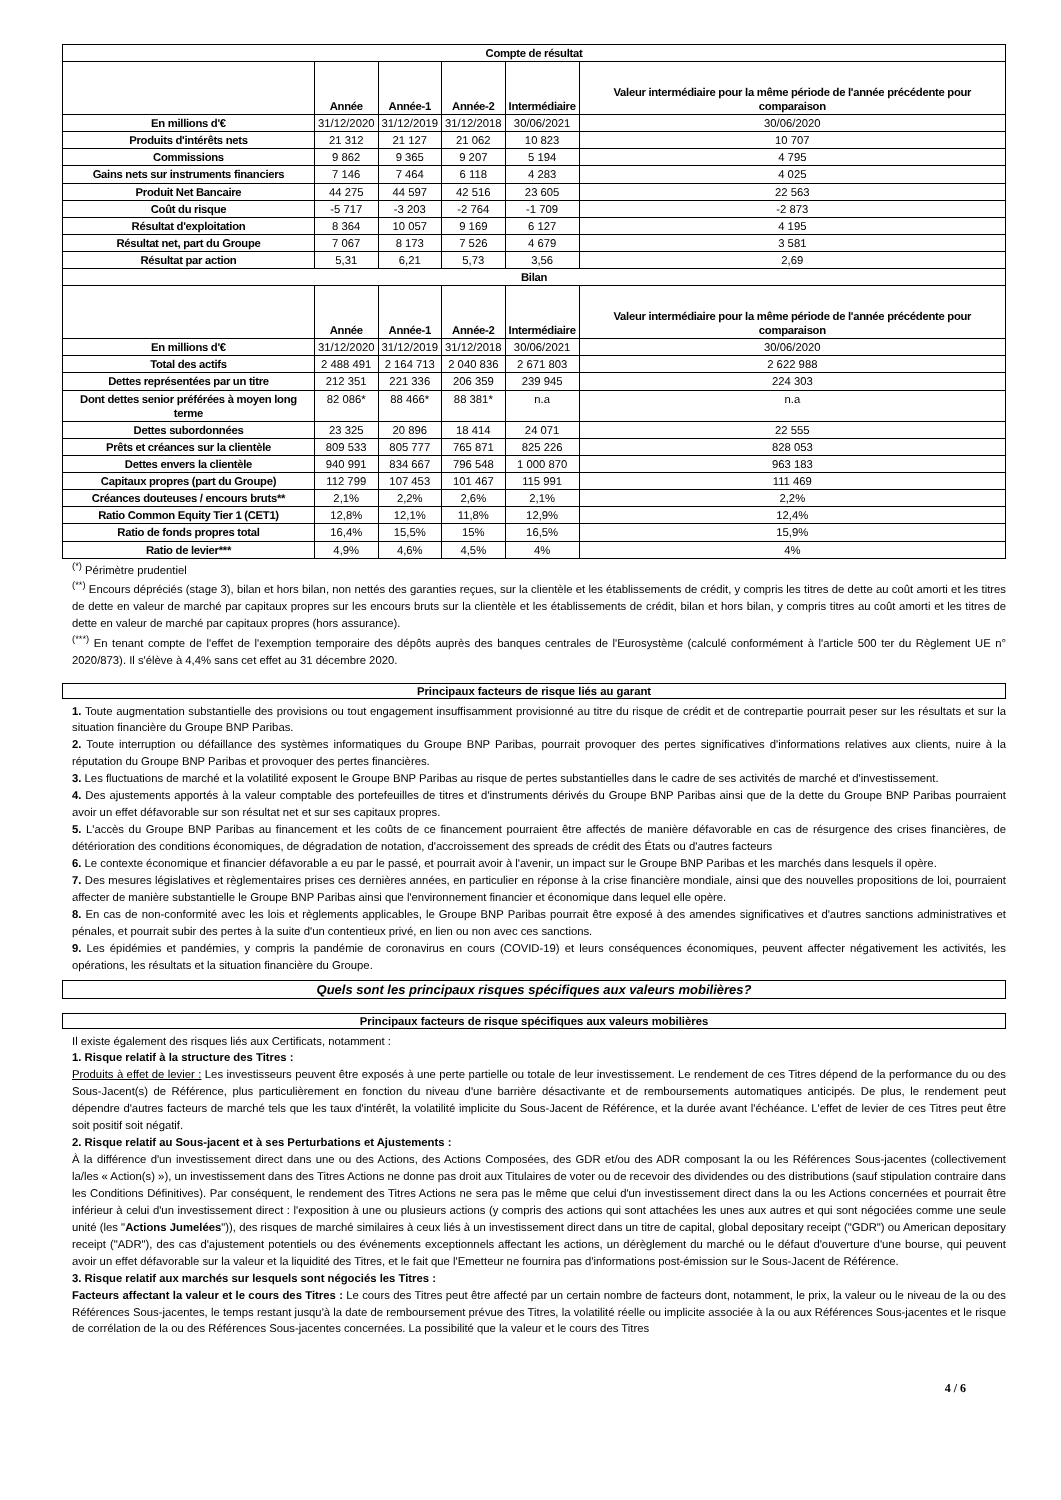| Compte de résultat | | | | | |
| --- | --- | --- | --- | --- | --- |
| | Année | Année-1 | Année-2 | Intermédiaire | Valeur intermédiaire pour la même période de l'année précédente pour comparaison |
| En millions d'€ | 31/12/2020 | 31/12/2019 | 31/12/2018 | 30/06/2021 | 30/06/2020 |
| Produits d'intérêts nets | 21 312 | 21 127 | 21 062 | 10 823 | 10 707 |
| Commissions | 9 862 | 9 365 | 9 207 | 5 194 | 4 795 |
| Gains nets sur instruments financiers | 7 146 | 7 464 | 6 118 | 4 283 | 4 025 |
| Produit Net Bancaire | 44 275 | 44 597 | 42 516 | 23 605 | 22 563 |
| Coût du risque | -5 717 | -3 203 | -2 764 | -1 709 | -2 873 |
| Résultat d'exploitation | 8 364 | 10 057 | 9 169 | 6 127 | 4 195 |
| Résultat net, part du Groupe | 7 067 | 8 173 | 7 526 | 4 679 | 3 581 |
| Résultat par action | 5,31 | 6,21 | 5,73 | 3,56 | 2,69 |
| Bilan | | | | | |
| | Année | Année-1 | Année-2 | Intermédiaire | Valeur intermédiaire pour la même période de l'année précédente pour comparaison |
| En millions d'€ | 31/12/2020 | 31/12/2019 | 31/12/2018 | 30/06/2021 | 30/06/2020 |
| Total des actifs | 2 488 491 | 2 164 713 | 2 040 836 | 2 671 803 | 2 622 988 |
| Dettes représentées par un titre | 212 351 | 221 336 | 206 359 | 239 945 | 224 303 |
| Dont dettes senior préférées à moyen long terme | 82 086* | 88 466* | 88 381* | n.a | n.a |
| Dettes subordonnées | 23 325 | 20 896 | 18 414 | 24 071 | 22 555 |
| Prêts et créances sur la clientèle | 809 533 | 805 777 | 765 871 | 825 226 | 828 053 |
| Dettes envers la clientèle | 940 991 | 834 667 | 796 548 | 1 000 870 | 963 183 |
| Capitaux propres (part du Groupe) | 112 799 | 107 453 | 101 467 | 115 991 | 111 469 |
| Créances douteuses / encours bruts** | 2,1% | 2,2% | 2,6% | 2,1% | 2,2% |
| Ratio Common Equity Tier 1 (CET1) | 12,8% | 12,1% | 11,8% | 12,9% | 12,4% |
| Ratio de fonds propres total | 16,4% | 15,5% | 15% | 16,5% | 15,9% |
| Ratio de levier*** | 4,9% | 4,6% | 4,5% | 4% | 4% |
<sup>(*)</sup> Périmètre prudentiel
<sup>(**)</sup> Encours dépréciés (stage 3), bilan et hors bilan, non nettés des garanties reçues, sur la clientèle et les établissements de crédit, y compris les titres de dette au coût amorti et les titres de dette en valeur de marché par capitaux propres sur les encours bruts sur la clientèle et les établissements de crédit, bilan et hors bilan, y compris titres au coût amorti et les titres de dette en valeur de marché par capitaux propres (hors assurance).
<sup>(***)</sup> En tenant compte de l'effet de l'exemption temporaire des dépôts auprès des banques centrales de l'Eurosystème (calculé conformément à l'article 500 ter du Règlement UE n° 2020/873). Il s'élève à 4,4% sans cet effet au 31 décembre 2020.
Principaux facteurs de risque liés au garant
1. Toute augmentation substantielle des provisions ou tout engagement insuffisamment provisionné au titre du risque de crédit et de contrepartie pourrait peser sur les résultats et sur la situation financière du Groupe BNP Paribas.
2. Toute interruption ou défaillance des systèmes informatiques du Groupe BNP Paribas, pourrait provoquer des pertes significatives d'informations relatives aux clients, nuire à la réputation du Groupe BNP Paribas et provoquer des pertes financières.
3. Les fluctuations de marché et la volatilité exposent le Groupe BNP Paribas au risque de pertes substantielles dans le cadre de ses activités de marché et d'investissement.
4. Des ajustements apportés à la valeur comptable des portefeuilles de titres et d'instruments dérivés du Groupe BNP Paribas ainsi que de la dette du Groupe BNP Paribas pourraient avoir un effet défavorable sur son résultat net et sur ses capitaux propres.
5. L'accès du Groupe BNP Paribas au financement et les coûts de ce financement pourraient être affectés de manière défavorable en cas de résurgence des crises financières, de détérioration des conditions économiques, de dégradation de notation, d'accroissement des spreads de crédit des États ou d'autres facteurs
6. Le contexte économique et financier défavorable a eu par le passé, et pourrait avoir à l'avenir, un impact sur le Groupe BNP Paribas et les marchés dans lesquels il opère.
7. Des mesures législatives et règlementaires prises ces dernières années, en particulier en réponse à la crise financière mondiale, ainsi que des nouvelles propositions de loi, pourraient affecter de manière substantielle le Groupe BNP Paribas ainsi que l'environnement financier et économique dans lequel elle opère.
8. En cas de non-conformité avec les lois et règlements applicables, le Groupe BNP Paribas pourrait être exposé à des amendes significatives et d'autres sanctions administratives et pénales, et pourrait subir des pertes à la suite d'un contentieux privé, en lien ou non avec ces sanctions.
9. Les épidémies et pandémies, y compris la pandémie de coronavirus en cours (COVID-19) et leurs conséquences économiques, peuvent affecter négativement les activités, les opérations, les résultats et la situation financière du Groupe.
Quels sont les principaux risques spécifiques aux valeurs mobilières?
Principaux facteurs de risque spécifiques aux valeurs mobilières
Il existe également des risques liés aux Certificats, notamment :
1. Risque relatif à la structure des Titres :
Produits à effet de levier : Les investisseurs peuvent être exposés à une perte partielle ou totale de leur investissement. Le rendement de ces Titres dépend de la performance du ou des Sous-Jacent(s) de Référence, plus particulièrement en fonction du niveau d'une barrière désactivante et de remboursements automatiques anticipés. De plus, le rendement peut dépendre d'autres facteurs de marché tels que les taux d'intérêt, la volatilité implicite du Sous-Jacent de Référence, et la durée avant l'échéance. L'effet de levier de ces Titres peut être soit positif soit négatif.
2. Risque relatif au Sous-jacent et à ses Perturbations et Ajustements :
À la différence d'un investissement direct dans une ou des Actions, des Actions Composées, des GDR et/ou des ADR composant la ou les Références Sous-jacentes (collectivement la/les « Action(s) »), un investissement dans des Titres Actions ne donne pas droit aux Titulaires de voter ou de recevoir des dividendes ou des distributions (sauf stipulation contraire dans les Conditions Définitives). Par conséquent, le rendement des Titres Actions ne sera pas le même que celui d'un investissement direct dans la ou les Actions concernées et pourrait être inférieur à celui d'un investissement direct : l'exposition à une ou plusieurs actions (y compris des actions qui sont attachées les unes aux autres et qui sont négociées comme une seule unité (les "Actions Jumelées")), des risques de marché similaires à ceux liés à un investissement direct dans un titre de capital, global depositary receipt ("GDR") ou American depositary receipt ("ADR"), des cas d'ajustement potentiels ou des événements exceptionnels affectant les actions, un dérèglement du marché ou le défaut d'ouverture d'une bourse, qui peuvent avoir un effet défavorable sur la valeur et la liquidité des Titres, et le fait que l'Emetteur ne fournira pas d'informations post-émission sur le Sous-Jacent de Référence.
3. Risque relatif aux marchés sur lesquels sont négociés les Titres :
Facteurs affectant la valeur et le cours des Titres : Le cours des Titres peut être affecté par un certain nombre de facteurs dont, notamment, le prix, la valeur ou le niveau de la ou des Références Sous-jacentes, le temps restant jusqu'à la date de remboursement prévue des Titres, la volatilité réelle ou implicite associée à la ou aux Références Sous-jacentes et le risque de corrélation de la ou des Références Sous-jacentes concernées. La possibilité que la valeur et le cours des Titres
4 / 6